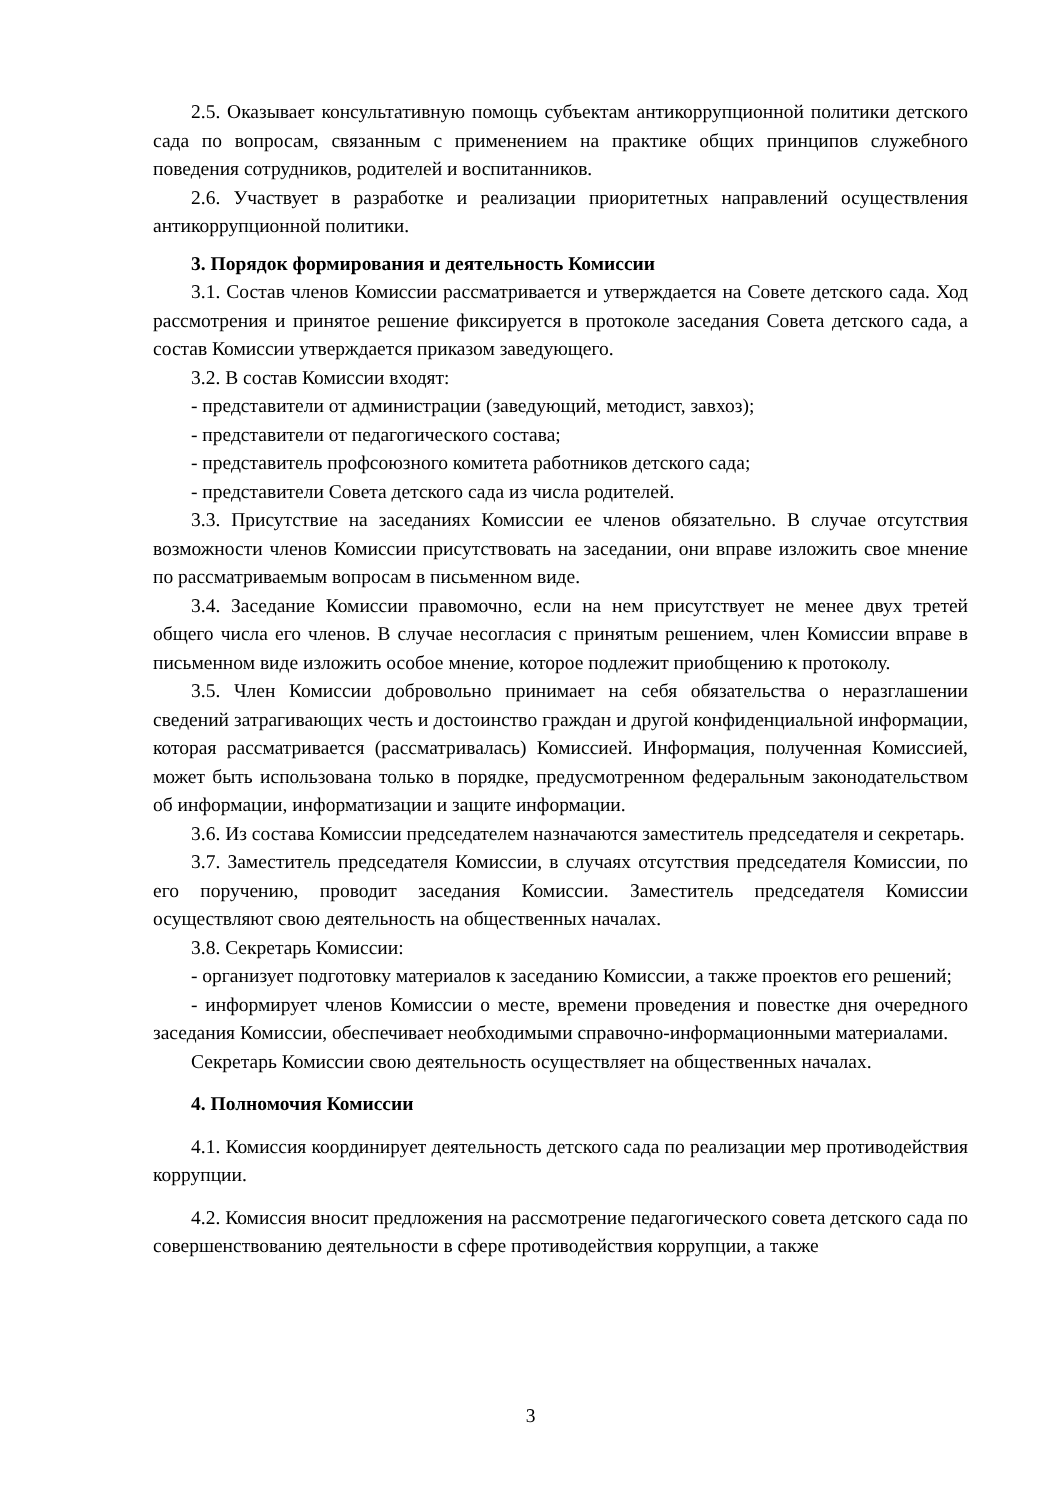2.5. Оказывает консультативную помощь субъектам антикоррупционной политики детского сада по вопросам, связанным с применением на практике общих принципов служебного поведения сотрудников, родителей и воспитанников.
2.6. Участвует в разработке и реализации приоритетных направлений осуществления антикоррупционной политики.
3. Порядок формирования и деятельность Комиссии
3.1. Состав членов Комиссии рассматривается и утверждается на Совете детского сада. Ход рассмотрения и принятое решение фиксируется в протоколе заседания Совета детского сада, а состав Комиссии утверждается приказом заведующего.
3.2. В состав Комиссии входят:
- представители от администрации (заведующий, методист, завхоз);
- представители от педагогического состава;
- представитель профсоюзного комитета работников детского сада;
- представители Совета детского сада из числа родителей.
3.3. Присутствие на заседаниях Комиссии ее членов обязательно. В случае отсутствия возможности членов Комиссии присутствовать на заседании, они вправе изложить свое мнение по рассматриваемым вопросам в письменном виде.
3.4. Заседание Комиссии правомочно, если на нем присутствует не менее двух третей общего числа его членов. В случае несогласия с принятым решением, член Комиссии вправе в письменном виде изложить особое мнение, которое подлежит приобщению к протоколу.
3.5. Член Комиссии добровольно принимает на себя обязательства о неразглашении сведений затрагивающих честь и достоинство граждан и другой конфиденциальной информации, которая рассматривается (рассматривалась) Комиссией. Информация, полученная Комиссией, может быть использована только в порядке, предусмотренном федеральным законодательством об информации, информатизации и защите информации.
3.6. Из состава Комиссии председателем назначаются заместитель председателя и секретарь.
3.7. Заместитель председателя Комиссии, в случаях отсутствия председателя Комиссии, по его поручению, проводит заседания Комиссии. Заместитель председателя Комиссии осуществляют свою деятельность на общественных началах.
3.8. Секретарь Комиссии:
- организует подготовку материалов к заседанию Комиссии, а также проектов его решений;
- информирует членов Комиссии о месте, времени проведения и повестке дня очередного заседания Комиссии, обеспечивает необходимыми справочно-информационными материалами.
Секретарь Комиссии свою деятельность осуществляет на общественных началах.
4. Полномочия Комиссии
4.1. Комиссия координирует деятельность детского сада по реализации мер противодействия коррупции.
4.2. Комиссия вносит предложения на рассмотрение педагогического совета детского сада по совершенствованию деятельности в сфере противодействия коррупции, а также
3